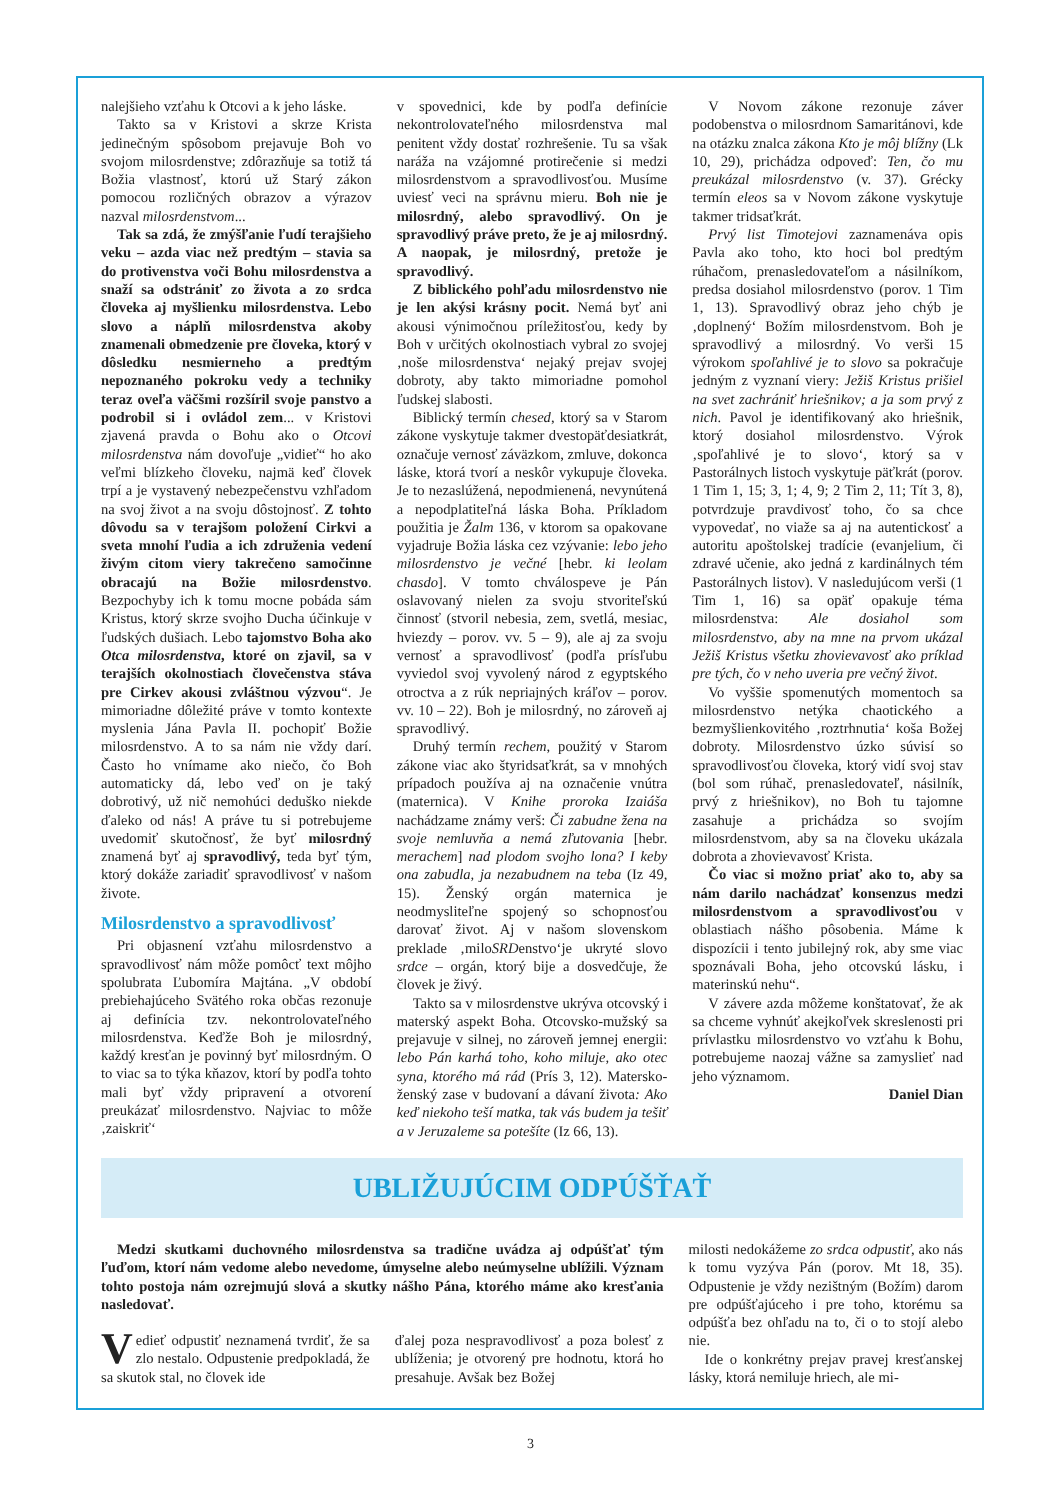nalejšieho vzťahu k Otcovi a k jeho láske.
Takto sa v Kristovi a skrze Krista jedinečným spôsobom prejavuje Boh vo svojom milosrdenstve; zdôrazňuje sa totiž tá Božia vlastnosť, ktorú už Starý zákon pomocou rozličných obrazov a výrazov nazval milosrdenstvom...
Tak sa zdá, že zmýšľanie ľudí terajšieho veku – azda viac než predtým – stavia sa do protivenstva voči Bohu milosrdenstva a snaží sa odstrániť zo života a zo srdca človeka aj myšlienku milosrdenstva. Lebo slovo a náplň milosrdenstva akoby znamenali obmedzenie pre človeka, ktorý v dôsledku nesmierneho a predtým nepoznaného pokroku vedy a techniky teraz oveľa väčšmi rozšíril svoje panstvo a podrobil si i ovládol zem... v Kristovi zjavená pravda o Bohu ako o Otcovi milosrdenstva nám dovoľuje „vidieť“ ho ako veľmi blízkeho človeku, najmä keď človek trpí a je vystavený nebezpečenstvu vzhľadom na svoj život a na svoju dôstojnosť. Z tohto dôvodu sa v terajšom položení Cirkvi a sveta mnohí ľudia a ich združenia vedení živým citom viery takrečeno samočinne obracajú na Božie milosrdenstvo. Bezpochyby ich k tomu mocne pobáda sám Kristus, ktorý skrze svojho Ducha účinkuje v ľudských dušiach. Lebo tajomstvo Boha ako Otca milosrdenstva, ktoré on zjavil, sa v terajších okolnostiach človečenstva stáva pre Cirkev akousi zvláštnou výzvou“. Je mimoriadne dôležité práve v tomto kontexte myslenia Jána Pavla II. pochopiť Božie milosrdenstvo. A to sa nám nie vždy darí. Často ho vnímame ako niečo, čo Boh automaticky dá, lebo veď on je taký dobrotivý, už nič nemohúci deduško niekde ďaleko od nás! A práve tu si potrebujeme uvedomiť skutočnosť, že byť milosrdný znamená byť aj spravodlivý, teda byť tým, ktorý dokáže zariadiť spravodlivosť v našom živote.
Milosrdenstvo a spravodlivosť
Pri objasnení vzťahu milosrdenstvo a spravodlivosť nám môže pomôcť text môjho spolubrata Ľubomíra Majtána. „V období prebiehajúceho Svätého roka občas rezonuje aj definícia tzv. nekontrolovateľného milosrdenstva. Keďže Boh je milosrdný, každý kresťan je povinný byť milosrdným. O to viac sa to týka kňazov, ktorí by podľa tohto mali byť vždy pripravení a otvorení preukázať milosrdenstvo. Najviac to môže ‚zaiskriť‘
v spovednici, kde by podľa definície nekontrolovateľného milosrdenstva mal penitent vždy dostať rozhrešenie. Tu sa však naráža na vzájomné protirečenie si medzi milosrdenstvom a spravodlivosťou. Musíme uviesť veci na správnu mieru. Boh nie je milosrdný, alebo spravodlivý. On je spravodlivý práve preto, že je aj milosrdný. A naopak, je milosrdný, pretože je spravodlivý.
Z biblického pohľadu milosrdenstvo nie je len akýsi krásny pocit. Nemá byť ani akousi výnimočnou príležitosťou, kedy by Boh v určitých okolnostiach vybral zo svojej ‚noše milosrdenstva‘ nejaký prejav svojej dobroty, aby takto mimoriadne pomohol ľudskej slabosti.
Biblický termín chesed, ktorý sa v Starom zákone vyskytuje takmer dvestopäťdesiatkrát, označuje vernosť záväzkom, zmluve, dokonca láske, ktorá tvorí a neskôr vykupuje človeka. Je to nezaslúžená, nepodmienená, nevynútená a nepodplatiteľná láska Boha. Príkladom použitia je Žalm 136, v ktorom sa opakovane vyjadruje Božia láska cez vzývanie: lebo jeho milosrdenstvo je večné [hebr. ki leolam chasdo]. V tomto chválospeve je Pán oslavovaný nielen za svoju stvoriteľskú činnosť (stvoril nebesia, zem, svetlá, mesiac, hviezdy – porov. vv. 5 – 9), ale aj za svoju vernosť a spravodlivosť (podľa prísľubu vyviedol svoj vyvolený národ z egyptského otroctva a z rúk nepriajných kráľov – porov. vv. 10 – 22). Boh je milosrdný, no zároveň aj spravodlivý.
Druhý termín rechem, použitý v Starom zákone viac ako štyridsaťkrát, sa v mnohých prípadoch používa aj na označenie vnútra (maternica). V Knihe proroka Izaiáša nachádzame známy verš: Či zabudne žena na svoje nemluvňa a nemá zľutovania [hebr. merachem] nad plodom svojho lona? I keby ona zabudla, ja nezabudnem na teba (Iz 49, 15). Ženský orgán maternica je neodmysliteľne spojený so schopnosťou darovať život. Aj v našom slovenskom preklade ‚miloSRDenstvo‘je ukryté slovo srdce – orgán, ktorý bije a dosvedčuje, že človek je živý.
Takto sa v milosrdenstve ukrýva otcovský i materský aspekt Boha. Otcovsko-mužský sa prejavuje v silnej, no zároveň jemnej energii: lebo Pán karhá toho, koho miluje, ako otec syna, ktorého má rád (Prís 3, 12). Matersko-ženský zase v budovaní a dávaní života: Ako keď niekoho teší matka, tak vás budem ja tešiť a v Jeruzaleme sa potešíte (Iz 66, 13).
V Novom zákone rezonuje záver podobenstva o milosrdnom Samaritánovi, kde na otázku znalca zákona Kto je môj blížny (Lk 10, 29), prichádza odpoveď: Ten, čo mu preukázal milosrdenstvo (v. 37). Grécky termín eleos sa v Novom zákone vyskytuje takmer tridsaťkrát.
Prvý list Timotejovi zaznamenáva opis Pavla ako toho, kto hoci bol predtým rúhačom, prenasledovateľom a násilníkom, predsa dosiahol milosrdenstvo (porov. 1 Tim 1, 13). Spravodlivý obraz jeho chýb je ‚doplnený‘ Božím milosrdenstvom. Boh je spravodlivý a milosrdný. Vo verši 15 výrokom spoľahlivé je to slovo sa pokračuje jedným z vyznaní viery: Ježiš Kristus prišiel na svet zachrániť hriešnikov; a ja som prvý z nich. Pavol je identifikovaný ako hriešnik, ktorý dosiahol milosrdenstvo. Výrok ‚spoľahlivé je to slovo‘, ktorý sa v Pastorálnych listoch vyskytuje päťkrát (porov. 1 Tim 1, 15; 3, 1; 4, 9; 2 Tim 2, 11; Tít 3, 8), potvrdzuje pravdivosť toho, čo sa chce vypovedať, no viaže sa aj na autentickosť a autoritu apoštolskej tradície (evanjelium, či zdravé učenie, ako jedná z kardinálnych tém Pastorálnych listov). V nasledujúcom verši (1 Tim 1, 16) sa opäť opakuje téma milosrdenstva: Ale dosiahol som milosrdenstvo, aby na mne na prvom ukázal Ježiš Kristus všetku zhovievavosť ako príklad pre tých, čo v neho uveria pre večný život.
Vo vyššie spomenutých momentoch sa milosrdenstvo netýka chaotického a bezmyšlienkovitého ‚roztrhnutia‘ koša Božej dobroty. Milosrdenstvo úzko súvisí so spravodlivosťou človeka, ktorý vidí svoj stav (bol som rúhač, prenasledovateľ, násilník, prvý z hriešnikov), no Boh tu tajomne zasahuje a prichádza so svojím milosrdenstvom, aby sa na človeku ukázala dobrota a zhovievavosť Krista.
Čo viac si možno priať ako to, aby sa nám darilo nachádzať konsenzus medzi milosrdenstvom a spravodlivosťou v oblastiach nášho pôsobenia. Máme k dispozícii i tento jubilejný rok, aby sme viac spoznávali Boha, jeho otcovskú lásku, i materinskú nehu“.
V závere azda môžeme konštatovať, že ak sa chceme vyhnúť akejkoľvek skreslenosti pri prívlastku milosrdenstvo vo vzťahu k Bohu, potrebujeme naozaj vážne sa zamyslieť nad jeho významom.
Daniel Dian
UBLIŽUJÚCIM ODPÚŠŤAŤ
Medzi skutkami duchovného milosrdenstva sa tradične uvádza aj odpúšťať tým ľuďom, ktorí nám vedome alebo nevedome, úmyselne alebo neúmyselne ublížili. Význam tohto postoja nám ozrejmujú slová a skutky nášho Pána, ktorého máme ako kresťania nasledovať.
Vedieť odpustiť neznamená tvrdiť, že sa zlo nestalo. Odpustenie predpokladá, že sa skutok stal, no človek ide
ďalej poza nespravodlivosť a poza bolesť z ublíženia; je otvorený pre hodnotu, ktorá ho presahuje. Avšak bez Božej
milosti nedokážeme zo srdca odpustiť, ako nás k tomu vyzýva Pán (porov. Mt 18, 35). Odpustenie je vždy nezištným (Božím) darom pre odpúšťajúceho i pre toho, ktorému sa odpúšťa bez ohľadu na to, či o to stojí alebo nie.
Ide o konkrétny prejav pravej kresťanskej lásky, ktorá nemiluje hriech, ale mi-
3